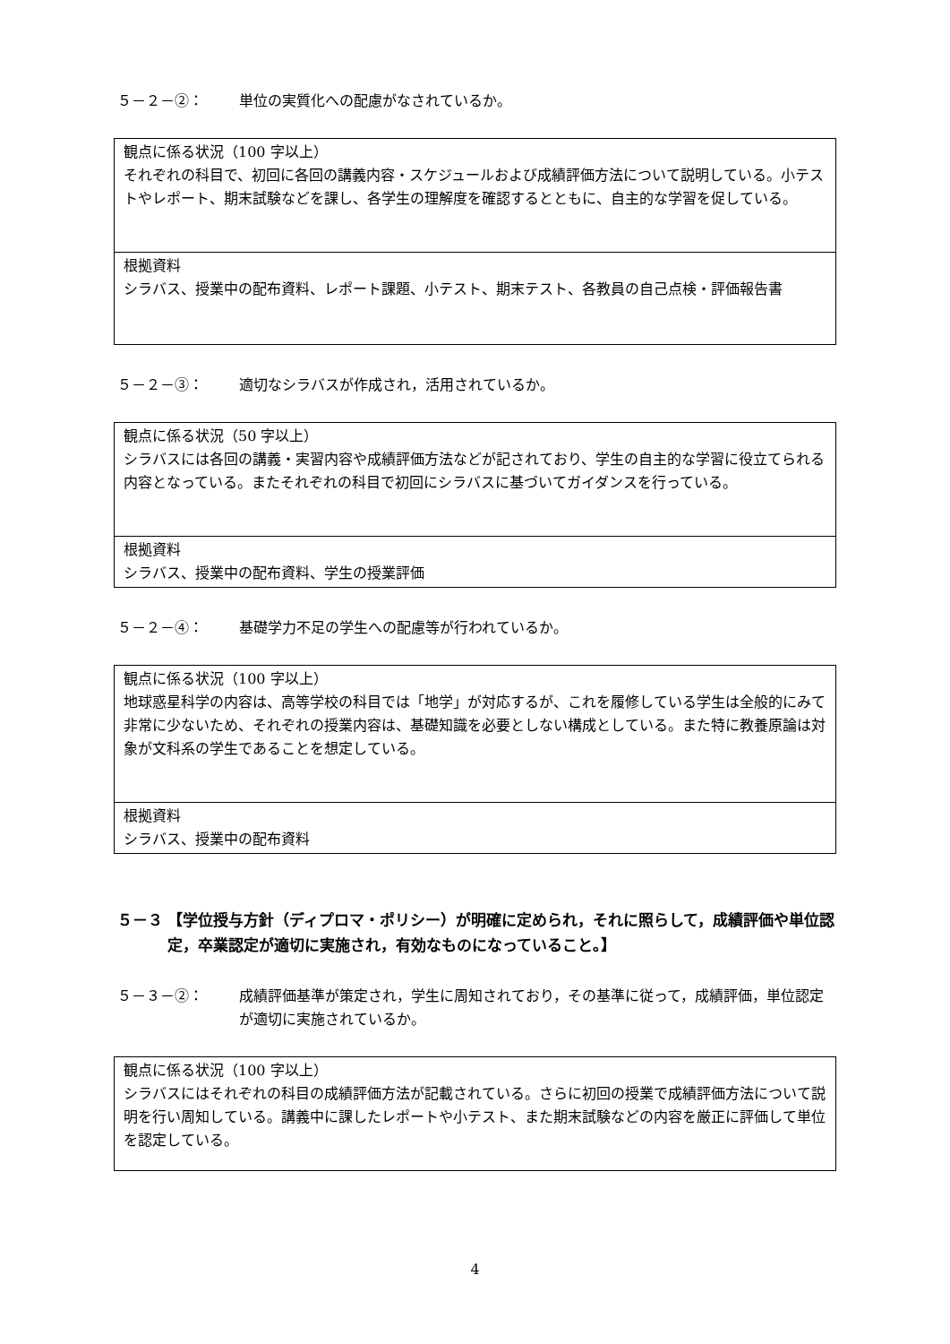５－２－②： 単位の実質化への配慮がなされているか。
| 観点に係る状況（100 字以上） それぞれの科目で、初回に各回の講義内容・スケジュールおよび成績評価方法について説明している。小テストやレポート、期末試験などを課し、各学生の理解度を確認するとともに、自主的な学習を促している。 |
| 根拠資料 シラバス、授業中の配布資料、レポート課題、小テスト、期末テスト、各教員の自己点検・評価報告書 |
５－２－③： 適切なシラバスが作成され，活用されているか。
| 観点に係る状況（50 字以上） シラバスには各回の講義・実習内容や成績評価方法などが記されており、学生の自主的な学習に役立てられる内容となっている。またそれぞれの科目で初回にシラバスに基づいてガイダンスを行っている。 |
| 根拠資料 シラバス、授業中の配布資料、学生の授業評価 |
５－２－④： 基礎学力不足の学生への配慮等が行われているか。
| 観点に係る状況（100 字以上） 地球惑星科学の内容は、高等学校の科目では「地学」が対応するが、これを履修している学生は全般的にみて非常に少ないため、それぞれの授業内容は、基礎知識を必要としない構成としている。また特に教養原論は対象が文科系の学生であることを想定している。 |
| 根拠資料 シラバス、授業中の配布資料 |
５－３ 【学位授与方針（ディプロマ・ポリシー）が明確に定められ，それに照らして，成績評価や単位認定，卒業認定が適切に実施され，有効なものになっていること。】
５－３－②： 成績評価基準が策定され，学生に周知されており，その基準に従って，成績評価，単位認定が適切に実施されているか。
| 観点に係る状況（100 字以上） シラバスにはそれぞれの科目の成績評価方法が記載されている。さらに初回の授業で成績評価方法について説明を行い周知している。講義中に課したレポートや小テスト、また期末試験などの内容を厳正に評価して単位を認定している。 |
4